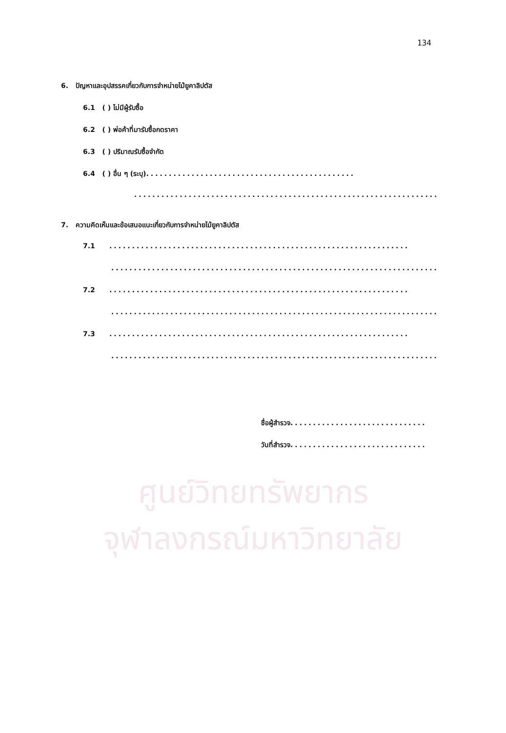ศูนย์วิทยทรัพยากร
จุฬาลงกรณ์มหาวิทยาลัย
134
6. ปัญหาและอุปสรรคเกี่ยวกับการจำหน่ายไม้ยูคาลิปตัส
6.1 ( ) ไม่มีผู้รับซื้อ
6.2 ( ) พ่อค้าที่มารับซื้อกดราคา
6.3 ( ) ปริมาณรับซื้อจำกัด
6.4 ( ) อื่น ๆ (ระบุ)..............................................
...................................................................
7. ความคิดเห็นและข้อเสนอแนะเกี่ยวกับการจำหน่ายไม้ยูคาลิปตัส
7.1 ..................................................................
........................................................................
7.2 ..................................................................
........................................................................
7.3 ..................................................................
........................................................................
ชื่อผู้สำรวจ..............................
วันที่สำรวจ..............................